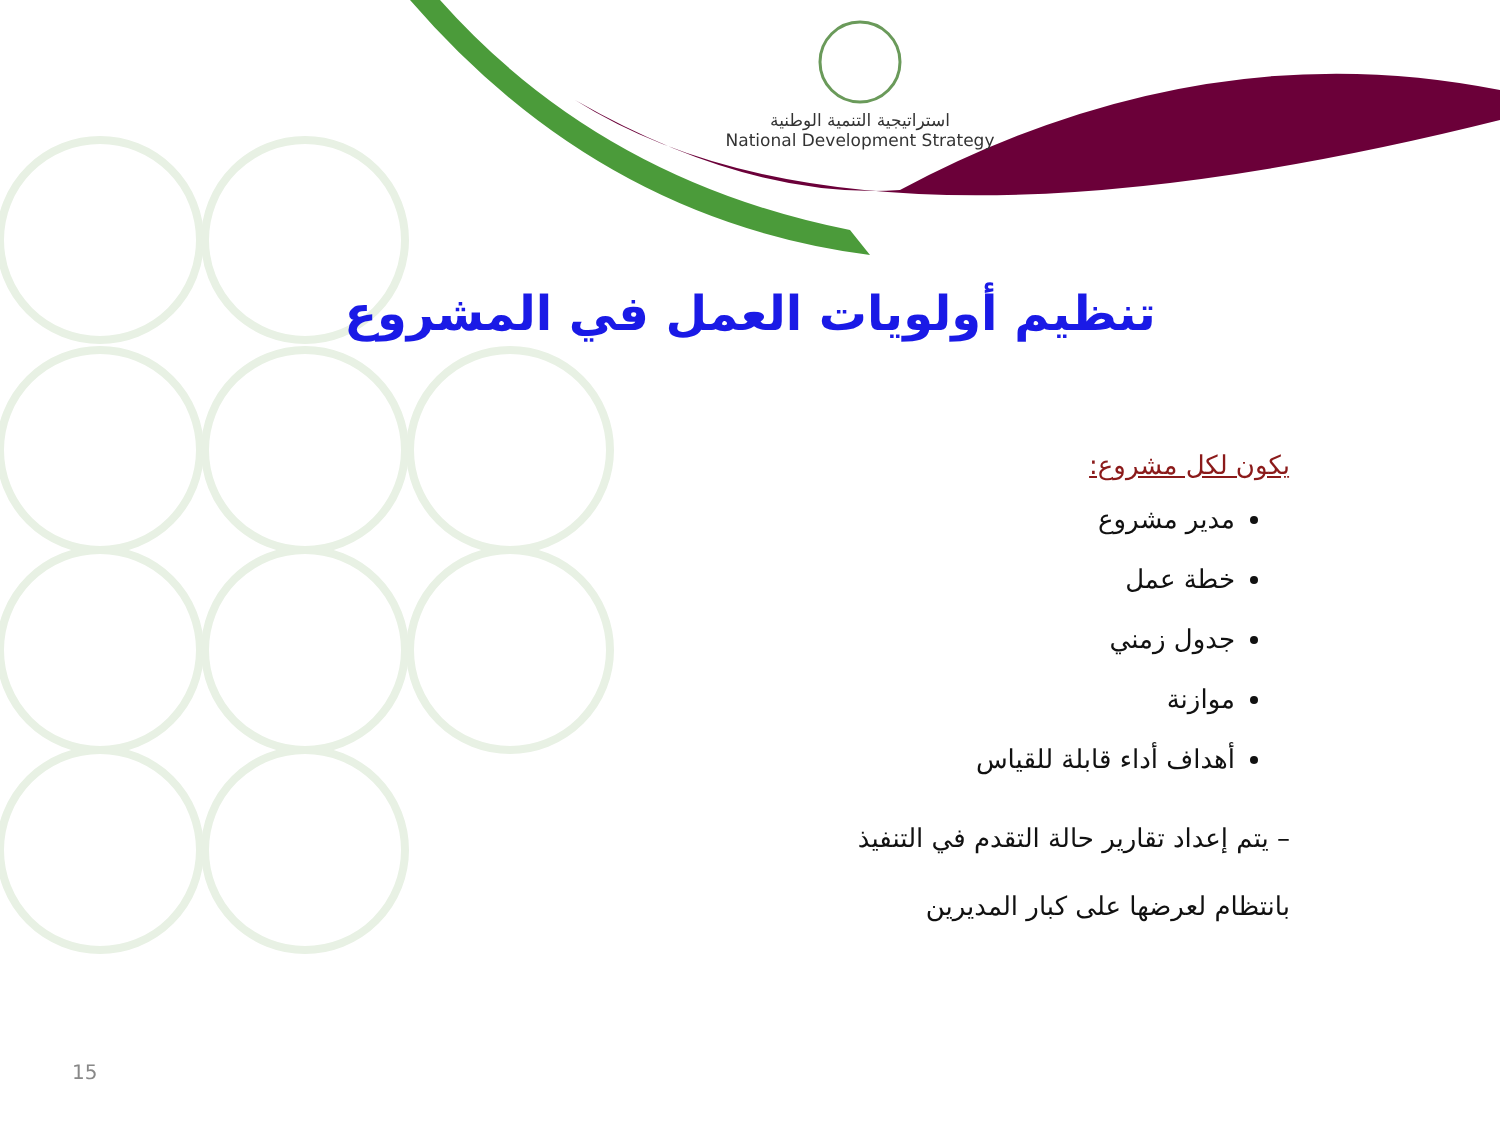استراتيجية التنمية الوطنية
National Development Strategy
تنظيم أولويات العمل في المشروع
يكون لكل مشروع:
مدير مشروع
خطة عمل
جدول زمني
موازنة
أهداف أداء قابلة للقياس
– يتم إعداد تقارير حالة التقدم في التنفيذ
بانتظام لعرضها على كبار المديرين
15